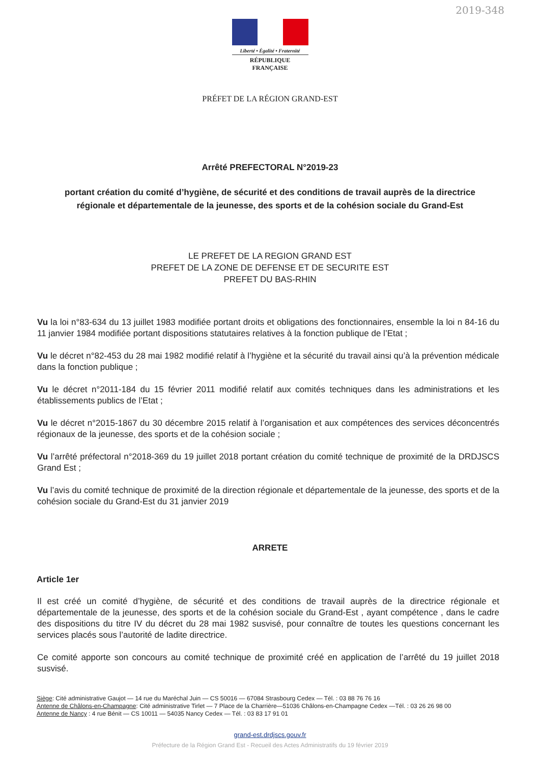2019-348
Liberté • Égalité • Fraternité
RÉPUBLIQUE FRANÇAISE
PRÉFET DE LA RÉGION GRAND-EST
Arrêté PREFECTORAL N°2019-23
portant création du comité d’hygiène, de sécurité et des conditions de travail auprès de la directrice régionale et départementale de la jeunesse, des sports et de la cohésion sociale du Grand-Est
LE PREFET DE LA REGION GRAND EST
PREFET DE LA ZONE DE DEFENSE ET DE SECURITE EST
PREFET DU BAS-RHIN
Vu la loi n°83-634 du 13 juillet 1983 modifiée portant droits et obligations des fonctionnaires, ensemble la loi n 84-16 du 11 janvier 1984 modifiée portant dispositions statutaires relatives à la fonction publique de l’Etat ;
Vu le décret n°82-453 du 28 mai 1982 modifié relatif à l’hygiène et la sécurité du travail ainsi qu’à la prévention médicale dans la fonction publique ;
Vu le décret n°2011-184 du 15 février 2011 modifié relatif aux comités techniques dans les administrations et les établissements publics de l’Etat ;
Vu le décret n°2015-1867 du 30 décembre 2015 relatif à l’organisation et aux compétences des services déconcentrés régionaux de la jeunesse, des sports et de la cohésion sociale ;
Vu l’arrêté préfectoral n°2018-369 du 19 juillet 2018 portant création du comité technique de proximité de la DRDJSCS Grand Est ;
Vu l’avis du comité technique de proximité de la direction régionale et départementale de la jeunesse, des sports et de la cohésion sociale du Grand-Est du 31 janvier 2019
ARRETE
Article 1er
Il est créé un comité d’hygiène, de sécurité et des conditions de travail auprès de la directrice régionale et départementale de la jeunesse, des sports et de la cohésion sociale du Grand-Est , ayant compétence , dans le cadre des dispositions du titre IV du décret du 28 mai 1982 susvisé, pour connaître de toutes les questions concernant les services placés sous l’autorité de ladite directrice.
Ce comité apporte son concours au comité technique de proximité créé en application de l’arrêté du 19 juillet 2018 susvisé.
Siège: Cité administrative Gaujot — 14 rue du Maréchal Juin — CS 50016 — 67084 Strasbourg Cedex — Tél. : 03 88 76 76 16
Antenne de Châlons-en-Champagne: Cité administrative Tirlet — 7 Place de la Charrière—51036 Châlons-en-Champagne Cedex —Tél. : 03 26 26 98 00
Antenne de Nancy : 4 rue Bénit — CS 10011 — 54035 Nancy Cedex — Tél. : 03 83 17 91 01
grand-est.drdjscs.gouv.fr
Préfecture de la Région Grand Est - Recueil des Actes Administratifs du 19 février 2019